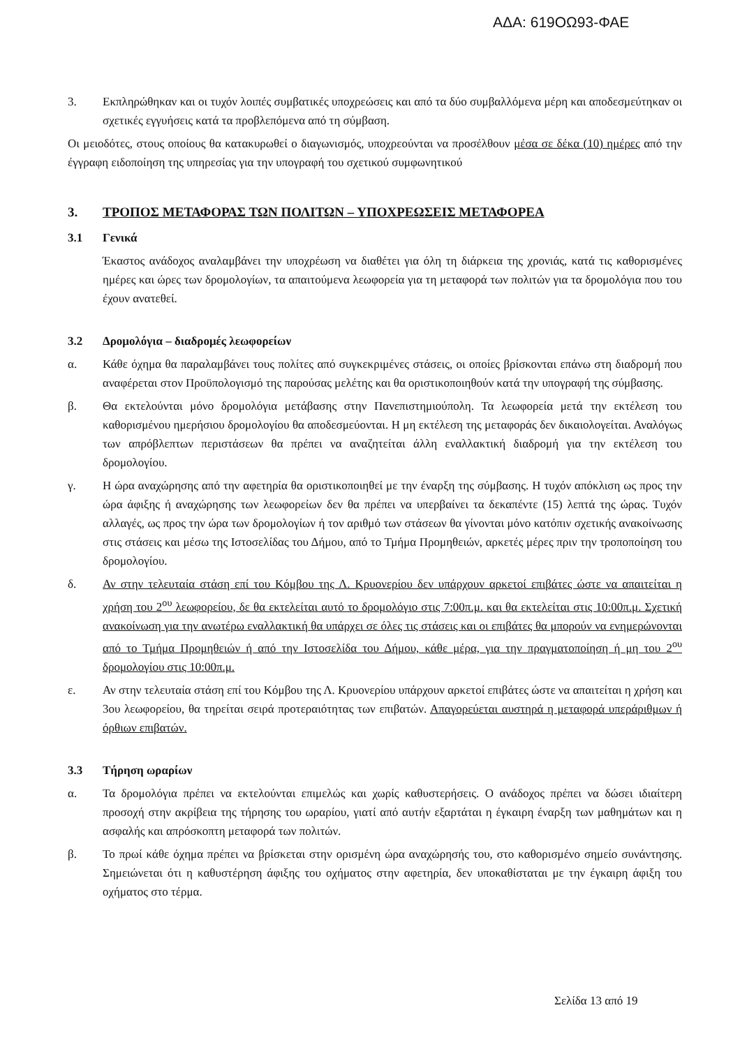ΑΔΑ: 619ΟΩ93-ΦΑΕ
3. Εκπληρώθηκαν και οι τυχόν λοιπές συμβατικές υποχρεώσεις και από τα δύο συμβαλλόμενα μέρη και αποδεσμεύτηκαν οι σχετικές εγγυήσεις κατά τα προβλεπόμενα από τη σύμβαση.
Οι μειοδότες, στους οποίους θα κατακυρωθεί ο διαγωνισμός, υποχρεούνται να προσέλθουν μέσα σε δέκα (10) ημέρες από την έγγραφη ειδοποίηση της υπηρεσίας για την υπογραφή του σχετικού συμφωνητικού
3. ΤΡΟΠΟΣ ΜΕΤΑΦΟΡΑΣ ΤΩΝ ΠΟΛΙΤΩΝ – ΥΠΟΧΡΕΩΣΕΙΣ ΜΕΤΑΦΟΡΕΑ
3.1 Γενικά
Έκαστος ανάδοχος αναλαμβάνει την υποχρέωση να διαθέτει για όλη τη διάρκεια της χρονιάς, κατά τις καθορισμένες ημέρες και ώρες των δρομολογίων, τα απαιτούμενα λεωφορεία για τη μεταφορά των πολιτών για τα δρομολόγια που του έχουν ανατεθεί.
3.2 Δρομολόγια – διαδρομές λεωφορείων
α. Κάθε όχημα θα παραλαμβάνει τους πολίτες από συγκεκριμένες στάσεις, οι οποίες βρίσκονται επάνω στη διαδρομή που αναφέρεται στον Προϋπολογισμό της παρούσας μελέτης και θα οριστικοποιηθούν κατά την υπογραφή της σύμβασης.
β. Θα εκτελούνται μόνο δρομολόγια μετάβασης στην Πανεπιστημιούπολη. Τα λεωφορεία μετά την εκτέλεση του καθορισμένου ημερήσιου δρομολογίου θα αποδεσμεύονται. Η μη εκτέλεση της μεταφοράς δεν δικαιολογείται. Αναλόγως των απρόβλεπτων περιστάσεων θα πρέπει να αναζητείται άλλη εναλλακτική διαδρομή για την εκτέλεση του δρομολογίου.
γ. Η ώρα αναχώρησης από την αφετηρία θα οριστικοποιηθεί με την έναρξη της σύμβασης. Η τυχόν απόκλιση ως προς την ώρα άφιξης ή αναχώρησης των λεωφορείων δεν θα πρέπει να υπερβαίνει τα δεκαπέντε (15) λεπτά της ώρας. Τυχόν αλλαγές, ως προς την ώρα των δρομολογίων ή τον αριθμό των στάσεων θα γίνονται μόνο κατόπιν σχετικής ανακοίνωσης στις στάσεις και μέσω της Ιστοσελίδας του Δήμου, από το Τμήμα Προμηθειών, αρκετές μέρες πριν την τροποποίηση του δρομολογίου.
δ. Αν στην τελευταία στάση επί του Κόμβου της Λ. Κρυονερίου δεν υπάρχουν αρκετοί επιβάτες ώστε να απαιτείται η χρήση του 2<sup>ου</sup> λεωφορείου, δε θα εκτελείται αυτό το δρομολόγιο στις 7:00π.μ. και θα εκτελείται στις 10:00π.μ. Σχετική ανακοίνωση για την ανωτέρω εναλλακτική θα υπάρχει σε όλες τις στάσεις και οι επιβάτες θα μπορούν να ενημερώνονται από το Τμήμα Προμηθειών ή από την Ιστοσελίδα του Δήμου, κάθε μέρα, για την πραγματοποίηση ή μη του 2<sup>ου</sup> δρομολογίου στις 10:00π.μ.
ε. Αν στην τελευταία στάση επί του Κόμβου της Λ. Κρυονερίου υπάρχουν αρκετοί επιβάτες ώστε να απαιτείται η χρήση και 3ου λεωφορείου, θα τηρείται σειρά προτεραιότητας των επιβατών. Απαγορεύεται αυστηρά η μεταφορά υπεράριθμων ή όρθιων επιβατών.
3.3 Τήρηση ωραρίων
α. Τα δρομολόγια πρέπει να εκτελούνται επιμελώς και χωρίς καθυστερήσεις. Ο ανάδοχος πρέπει να δώσει ιδιαίτερη προσοχή στην ακρίβεια της τήρησης του ωραρίου, γιατί από αυτήν εξαρτάται η έγκαιρη έναρξη των μαθημάτων και η ασφαλής και απρόσκοπτη μεταφορά των πολιτών.
β. Το πρωί κάθε όχημα πρέπει να βρίσκεται στην ορισμένη ώρα αναχώρησής του, στο καθορισμένο σημείο συνάντησης. Σημειώνεται ότι η καθυστέρηση άφιξης του οχήματος στην αφετηρία, δεν υποκαθίσταται με την έγκαιρη άφιξη του οχήματος στο τέρμα.
Σελίδα 13 από 19